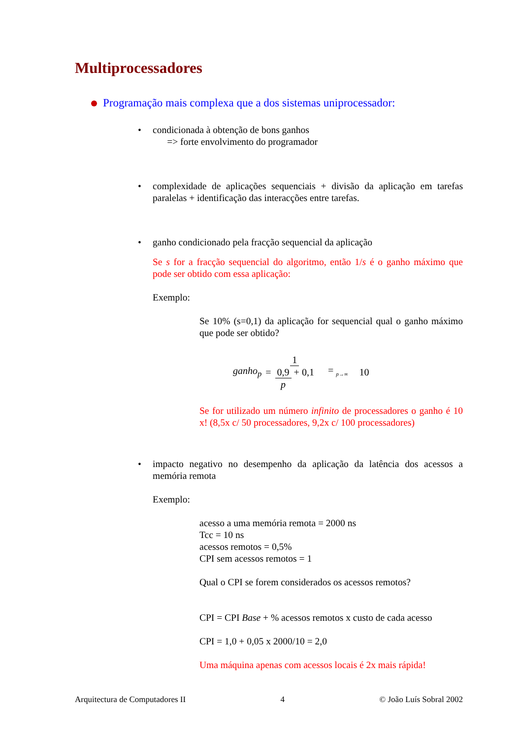Multiprocessadores
Programação mais complexa que a dos sistemas uniprocessador:
•
condicionada à obtenção de bons ganhos
=> forte envolvimento do programador
•
complexidade de aplicações sequenciais + divisão da aplicação em tarefas paralelas + identificação das interacções entre tarefas.
•
ganho condicionado pela fracção sequencial da aplicação
Se s for a fracção sequencial do algoritmo, então 1/s é o ganho máximo que pode ser obtido com essa aplicação:
Exemplo:
Se 10% (s=0,1) da aplicação for sequencial qual o ganho máximo que pode ser obtido?
ganho<sub>p</sub> = 1 0,9 p + 0,1 = <sub>p→∞</sub> 10
Se for utilizado um número infinito de processadores o ganho é 10 x! (8,5x c/ 50 processadores, 9,2x c/ 100 processadores)
•
impacto negativo no desempenho da aplicação da latência dos acessos a memória remota
Exemplo:
acesso a uma memória remota = 2000 ns
Tcc = 10 ns
acessos remotos = 0,5%
CPI sem acessos remotos = 1
Qual o CPI se forem considerados os acessos remotos?
CPI = CPI Base + % acessos remotos x custo de cada acesso
CPI = 1,0 + 0,05 x 2000/10 = 2,0
Uma máquina apenas com acessos locais é 2x mais rápida!
Arquitectura de Computadores II 4 © João Luís Sobral 2002